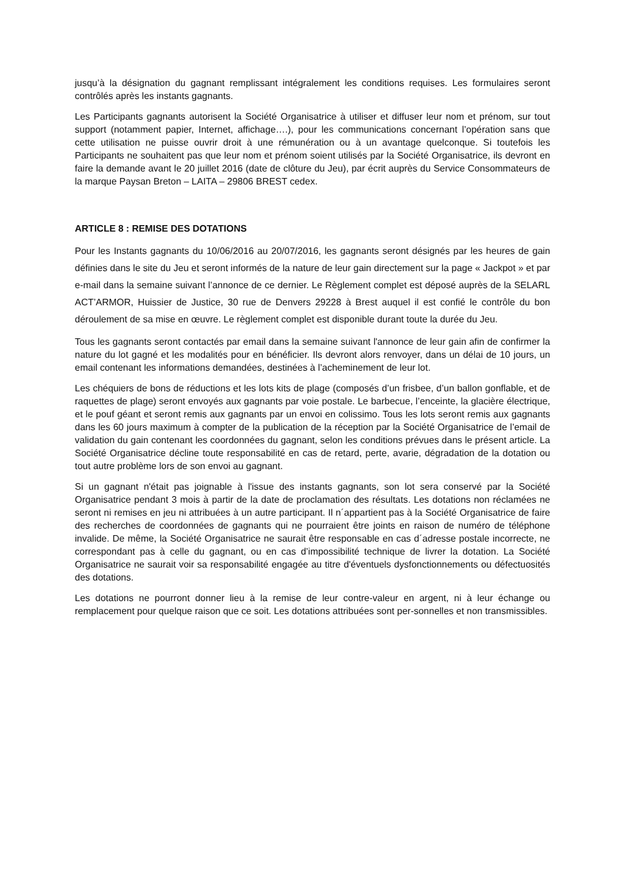jusqu’à la désignation du gagnant remplissant intégralement les conditions requises. Les formulaires seront contrôlés après les instants gagnants.
Les Participants gagnants autorisent la Société Organisatrice à utiliser et diffuser leur nom et prénom, sur tout support (notamment papier, Internet, affichage….), pour les communications concernant l’opération sans que cette utilisation ne puisse ouvrir droit à une rémunération ou à un avantage quelconque. Si toutefois les Participants ne souhaitent pas que leur nom et prénom soient utilisés par la Société Organisatrice, ils devront en faire la demande avant le 20 juillet 2016 (date de clôture du Jeu), par écrit auprès du Service Consommateurs de la marque Paysan Breton – LAITA – 29806 BREST cedex.
ARTICLE 8 : REMISE DES DOTATIONS
Pour les Instants gagnants du 10/06/2016 au 20/07/2016, les gagnants seront désignés par les heures de gain définies dans le site du Jeu et seront informés de la nature de leur gain directement sur la page « Jackpot » et par e-mail dans la semaine suivant l’annonce de ce dernier. Le Règlement complet est déposé auprès de la SELARL ACT’ARMOR, Huissier de Justice, 30 rue de Denvers 29228 à Brest auquel il est confié le contrôle du bon déroulement de sa mise en œuvre. Le règlement complet est disponible durant toute la durée du Jeu.
Tous les gagnants seront contactés par email dans la semaine suivant l'annonce de leur gain afin de confirmer la nature du lot gagné et les modalités pour en bénéficier. Ils devront alors renvoyer, dans un délai de 10 jours, un email contenant les informations demandées, destinées à l’acheminement de leur lot.
Les chéquiers de bons de réductions et les lots kits de plage (composés d’un frisbee, d’un ballon gonflable, et de raquettes de plage) seront envoyés aux gagnants par voie postale. Le barbecue, l’enceinte, la glacière électrique, et le pouf géant et seront remis aux gagnants par un envoi en colissimo. Tous les lots seront remis aux gagnants dans les 60 jours maximum à compter de la publication de la réception par la Société Organisatrice de l’email de validation du gain contenant les coordonnées du gagnant, selon les conditions prévues dans le présent article. La Société Organisatrice décline toute responsabilité en cas de retard, perte, avarie, dégradation de la dotation ou tout autre problème lors de son envoi au gagnant.
Si un gagnant n'était pas joignable à l'issue des instants gagnants, son lot sera conservé par la Société Organisatrice pendant 3 mois à partir de la date de proclamation des résultats. Les dotations non réclamées ne seront ni remises en jeu ni attribuées à un autre participant. Il n´appartient pas à la Société Organisatrice de faire des recherches de coordonnées de gagnants qui ne pourraient être joints en raison de numéro de téléphone invalide. De même, la Société Organisatrice ne saurait être responsable en cas d´adresse postale incorrecte, ne correspondant pas à celle du gagnant, ou en cas d’impossibilité technique de livrer la dotation. La Société Organisatrice ne saurait voir sa responsabilité engagée au titre d'éventuels dysfonctionnements ou défectuosités des dotations.
Les dotations ne pourront donner lieu à la remise de leur contre-valeur en argent, ni à leur échange ou remplacement pour quelque raison que ce soit. Les dotations attribuées sont per-sonnelles et non transmissibles.